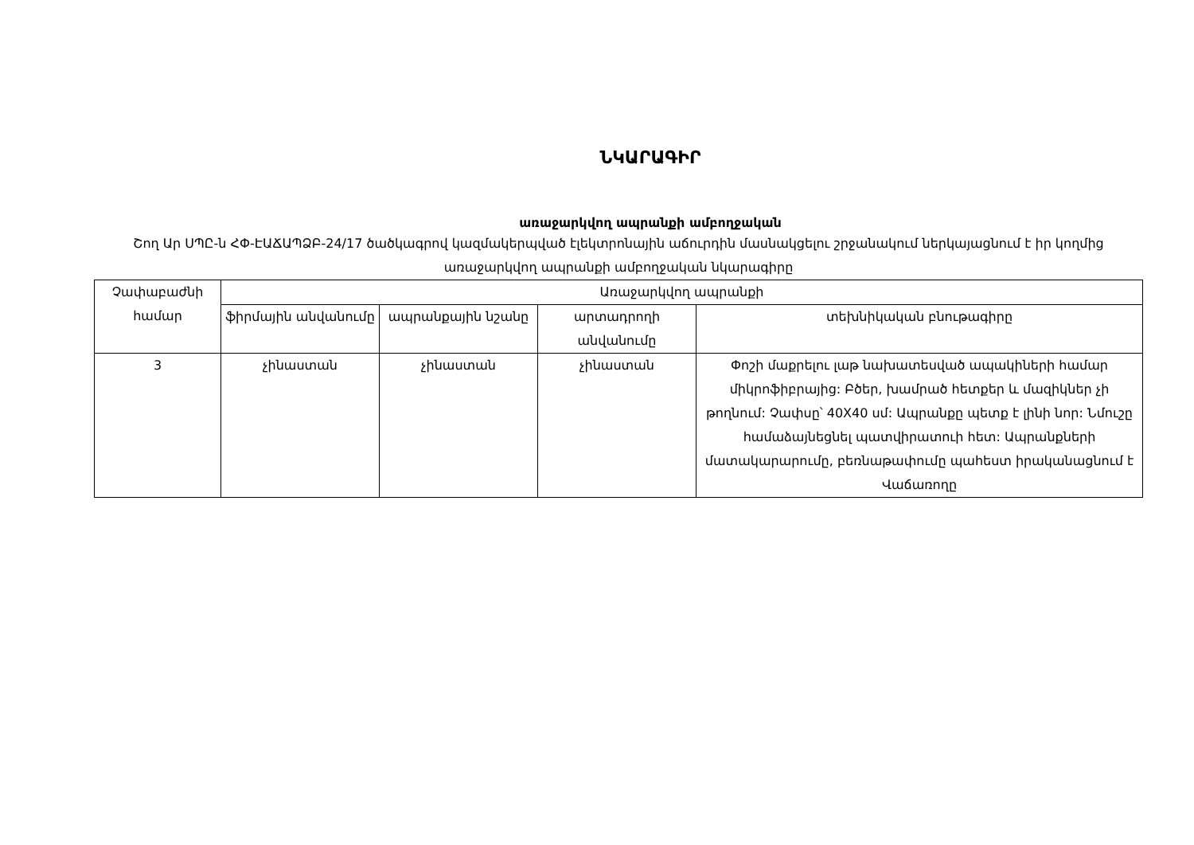ՆԿԱՐԱԳԻՐ
առաջարկվող ապրանքի ամբողջական
Շող Ար ՍՊԸ-ն ՀՓ-ԷԱՃԱՊՁԲ-24/17 ծածկագրով կազմակերպված էլեկտրոնային աճուրդին մասնակցելու շրջանակում ներկայացնում է իր կողմից առաջարկվող ապրանքի ամբողջական նկարագիրը
| Չափաբաժնի համար | Առաջարկվող ապրանքի | | | |
| --- | --- | --- | --- | --- |
| | ֆիրմային անվանումը | ապրանքային նշանը | արտադրողի անվանումը | տեխնիկական բնութագիրը |
| 3 | չինաստան | չինաստան | չինաստան | Փոշի մաքրելու լաթ նախատեսված ապակիների համար միկրոֆիբրայից: Բծեր, խամրած հետքեր և մազիկներ չի թողնում: Չափսը՝ 40X40 սմ: Ապրանքը պետք է լինի նոր: Նմուշը համաձայնեցնել պատվիրատուի հետ: Ապրանքների մատակարարումը, բեռնաթափումը պահեստ իրականացնում է Վաճառողը |